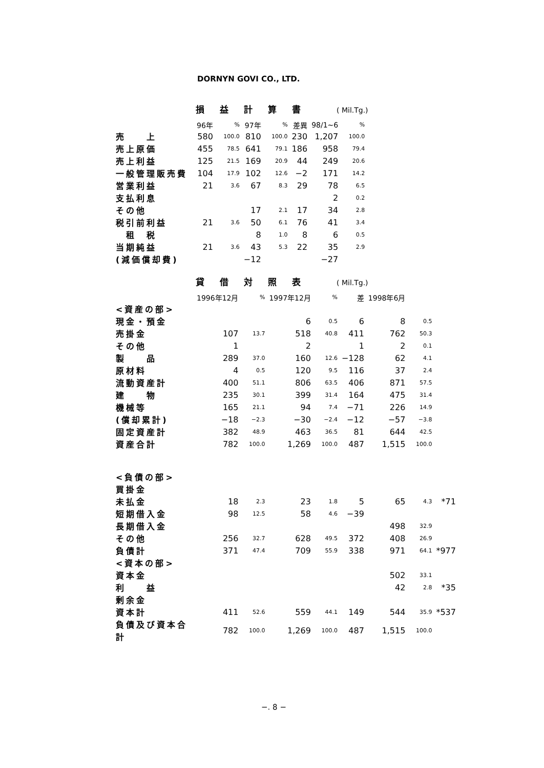DORNYN GOVI CO., LTD.
損益計算書 ( Mil.Tg.)
| | 96年 | % | 97年 | % | 差異 | 98/1~6 | % |
| --- | --- | --- | --- | --- | --- | --- | --- |
| 売 上 | 580 | 100.0 | 810 | 100.0 | 230 | 1,207 | 100.0 |
| 売上原価 | 455 | 78.5 | 641 | 79.1 | 186 | 958 | 79.4 |
| 売上利益 | 125 | 21.5 | 169 | 20.9 | 44 | 249 | 20.6 |
| 一般管理販売費 | 104 | 17.9 | 102 | 12.6 | −2 | 171 | 14.2 |
| 営業利益 | 21 | 3.6 | 67 | 8.3 | 29 | 78 | 6.5 |
| 支払利息 | | | | | | 2 | 0.2 |
| その他 | | | 17 | 2.1 | 17 | 34 | 2.8 |
| 税引前利益 | 21 | 3.6 | 50 | 6.1 | 76 | 41 | 3.4 |
| 租 税 | | | 8 | 1.0 | 8 | 6 | 0.5 |
| 当期純益 | 21 | 3.6 | 43 | 5.3 | 22 | 35 | 2.9 |
| (減価償却費) | | | −12 | | | −27 | |
貸借対照表 ( Mil.Tg.)
| | 1996年12月 | % | 1997年12月 | % | 差 | 1998年6月 | | |
| --- | --- | --- | --- | --- | --- | --- | --- | --- |
| <資産の部> | | | | | | | | |
| 現金・預金 | | | 6 | 0.5 | 6 | 8 | 0.5 | |
| 売掛金 | 107 | 13.7 | 518 | 40.8 | 411 | 762 | 50.3 | |
| その他 | 1 | | 2 | | 1 | 2 | 0.1 | |
| 製 品 | 289 | 37.0 | 160 | 12.6 | −128 | 62 | 4.1 | |
| 原材料 | 4 | 0.5 | 120 | 9.5 | 116 | 37 | 2.4 | |
| 流動資産計 | 400 | 51.1 | 806 | 63.5 | 406 | 871 | 57.5 | |
| 建 物 | 235 | 30.1 | 399 | 31.4 | 164 | 475 | 31.4 | |
| 機械等 | 165 | 21.1 | 94 | 7.4 | −71 | 226 | 14.9 | |
| (償却累計) | −18 | −2.3 | −30 | −2.4 | −12 | −57 | −3.8 | |
| 固定資産計 | 382 | 48.9 | 463 | 36.5 | 81 | 644 | 42.5 | |
| 資産合計 | 782 | 100.0 | 1,269 | 100.0 | 487 | 1,515 | 100.0 | |
| <負債の部> | | | | | | | | |
| 買掛金 | | | | | | | | |
| 未払金 | 18 | 2.3 | 23 | 1.8 | 5 | 65 | 4.3 | *71 |
| 短期借入金 | 98 | 12.5 | 58 | 4.6 | −39 | | | |
| 長期借入金 | | | | | | 498 | 32.9 | |
| その他 | 256 | 32.7 | 628 | 49.5 | 372 | 408 | 26.9 | |
| 負債計 | 371 | 47.4 | 709 | 55.9 | 338 | 971 | 64.1 | *977 |
| <資本の部> | | | | | | | | |
| 資本金 | | | | | | 502 | 33.1 | |
| 利 益 | | | | | | 42 | 2.8 | *35 |
| 剰余金 | | | | | | | | |
| 資本計 | 411 | 52.6 | 559 | 44.1 | 149 | 544 | 35.9 | *537 |
| 負債及び資本合計 | 782 | 100.0 | 1,269 | 100.0 | 487 | 1,515 | 100.0 | |
−. 8 −